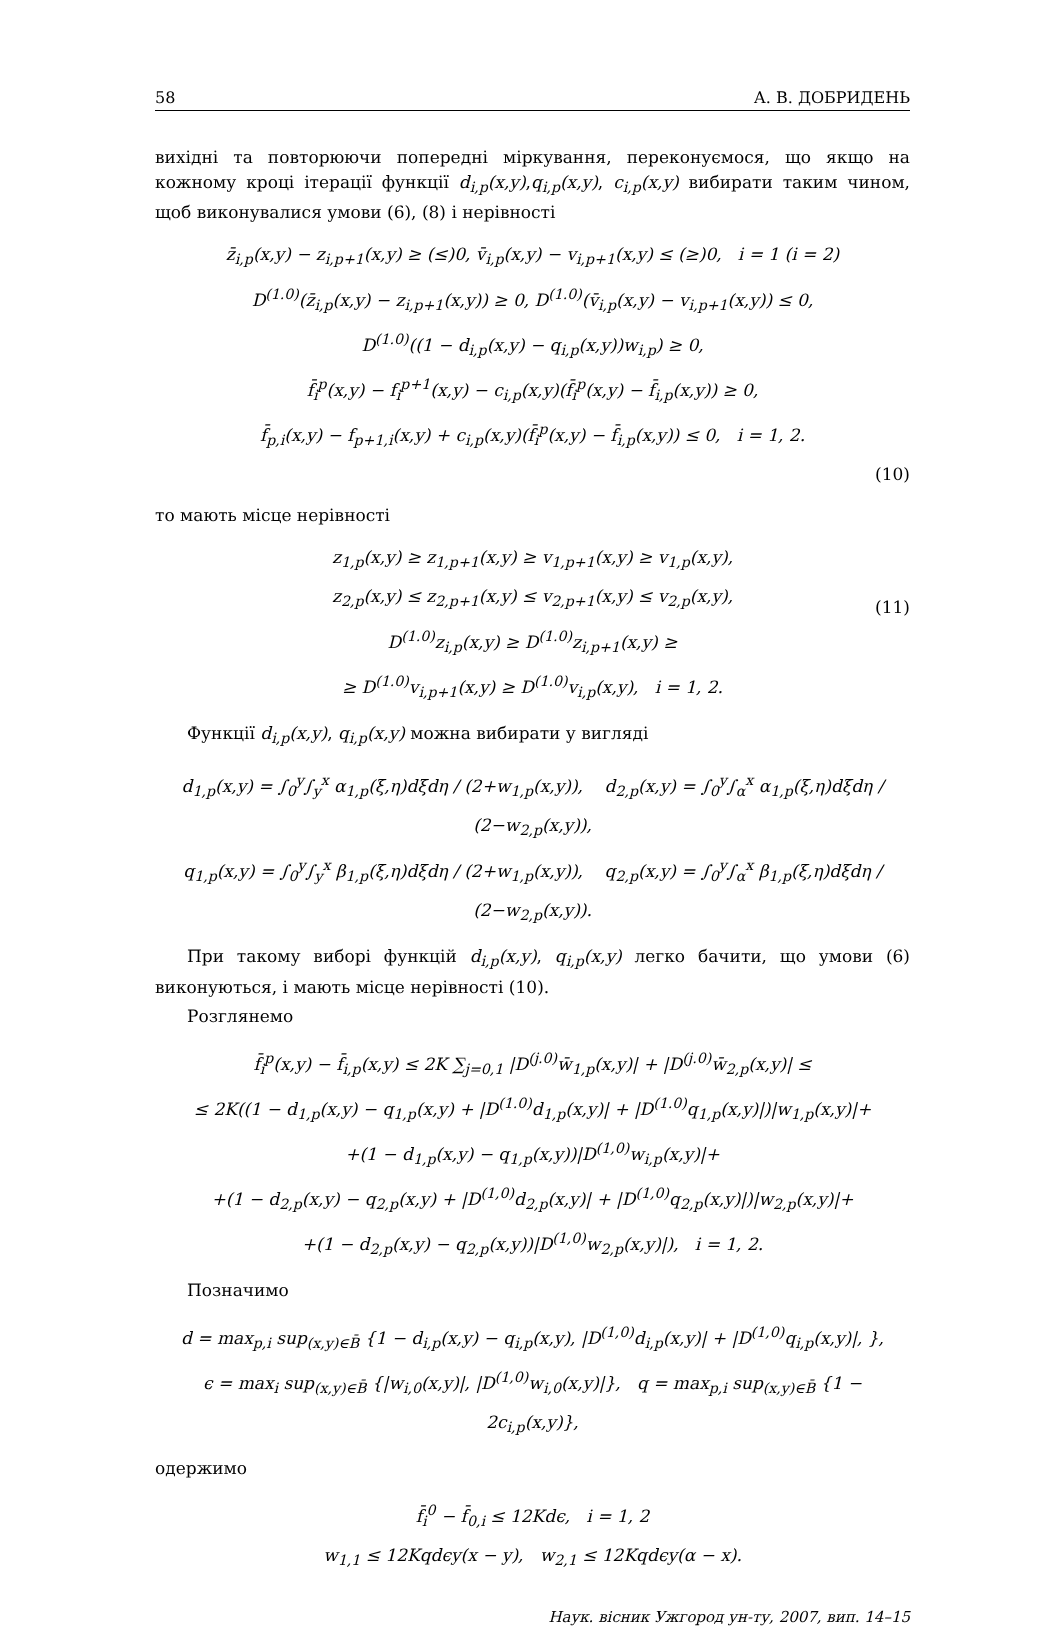58 А. В. ДОБРИДЕНЬ
вихідні та повторюючи попередні міркування, переконуємося, що якщо на кожному кроці ітерації функції d<sub>i,p</sub>(x,y),q<sub>i,p</sub>(x,y), c<sub>i,p</sub>(x,y) вибирати таким чином, щоб виконувалися умови (6), (8) і нерівності
z̄<sub>i,p</sub>(x,y) − z<sub>i,p+1</sub>(x,y) ≥ (≤)0, v̄<sub>i,p</sub>(x,y) − v<sub>i,p+1</sub>(x,y) ≤ (≥)0, i = 1 (i = 2)
D<sup>(1.0)</sup>(z̄<sub>i,p</sub>(x,y) − z<sub>i,p+1</sub>(x,y)) ≥ 0, D<sup>(1.0)</sup>(v̄<sub>i,p</sub>(x,y) − v<sub>i,p+1</sub>(x,y)) ≤ 0,
D<sup>(1.0)</sup>((1 − d<sub>i,p</sub>(x,y) − q<sub>i,p</sub>(x,y))w<sub>i,p</sub>) ≥ 0,
f̄<sub>i</sub><sup>p</sup>(x,y) − f<sub>i</sub><sup>p+1</sup>(x,y) − c<sub>i,p</sub>(x,y)(f̄<sub>i</sub><sup>p</sup>(x,y) − f̄<sub>i,p</sub>(x,y)) ≥ 0,
f̄<sub>p,i</sub>(x,y) − f<sub>p+1,i</sub>(x,y) + c<sub>i,p</sub>(x,y)(f̄<sub>i</sub><sup>p</sup>(x,y) − f̄<sub>i,p</sub>(x,y)) ≤ 0, i = 1, 2.
(10)
то мають місце нерівності
(11)
z<sub>1,p</sub>(x,y) ≥ z<sub>1,p+1</sub>(x,y) ≥ v<sub>1,p+1</sub>(x,y) ≥ v<sub>1,p</sub>(x,y),
z<sub>2,p</sub>(x,y) ≤ z<sub>2,p+1</sub>(x,y) ≤ v<sub>2,p+1</sub>(x,y) ≤ v<sub>2,p</sub>(x,y),
D<sup>(1.0)</sup>z<sub>i,p</sub>(x,y) ≥ D<sup>(1.0)</sup>z<sub>i,p+1</sub>(x,y) ≥
≥ D<sup>(1.0)</sup>v<sub>i,p+1</sub>(x,y) ≥ D<sup>(1.0)</sup>v<sub>i,p</sub>(x,y), i = 1, 2.
Функції d<sub>i,p</sub>(x,y), q<sub>i,p</sub>(x,y) можна вибирати у вигляді
d<sub>1,p</sub>(x,y) = ∫<sub>0</sub><sup>y</sup>∫<sub>y</sub><sup>x</sup> α<sub>1,p</sub>(ξ,η)dξdη / (2+w<sub>1,p</sub>(x,y)), d<sub>2,p</sub>(x,y) = ∫<sub>0</sub><sup>y</sup>∫<sub>α</sub><sup>x</sup> α<sub>1,p</sub>(ξ,η)dξdη / (2−w<sub>2,p</sub>(x,y)),
q<sub>1,p</sub>(x,y) = ∫<sub>0</sub><sup>y</sup>∫<sub>y</sub><sup>x</sup> β<sub>1,p</sub>(ξ,η)dξdη / (2+w<sub>1,p</sub>(x,y)), q<sub>2,p</sub>(x,y) = ∫<sub>0</sub><sup>y</sup>∫<sub>α</sub><sup>x</sup> β<sub>1,p</sub>(ξ,η)dξdη / (2−w<sub>2,p</sub>(x,y)).
При такому виборі функцій d<sub>i,p</sub>(x,y), q<sub>i,p</sub>(x,y) легко бачити, що умови (6) виконуються, і мають місце нерівності (10).
Розглянемо
f̄<sub>i</sub><sup>p</sup>(x,y) − f̄<sub>i,p</sub>(x,y) ≤ 2K ∑<sub>j=0,1</sub> |D<sup>(j.0)</sup>w̄<sub>1,p</sub>(x,y)| + |D<sup>(j.0)</sup>w̄<sub>2,p</sub>(x,y)| ≤
≤ 2K((1 − d<sub>1,p</sub>(x,y) − q<sub>1,p</sub>(x,y) + |D<sup>(1.0)</sup>d<sub>1,p</sub>(x,y)| + |D<sup>(1.0)</sup>q<sub>1,p</sub>(x,y)|)|w<sub>1,p</sub>(x,y)|+
+(1 − d<sub>1,p</sub>(x,y) − q<sub>1,p</sub>(x,y))|D<sup>(1,0)</sup>w<sub>i,p</sub>(x,y)|+
+(1 − d<sub>2,p</sub>(x,y) − q<sub>2,p</sub>(x,y) + |D<sup>(1,0)</sup>d<sub>2,p</sub>(x,y)| + |D<sup>(1,0)</sup>q<sub>2,p</sub>(x,y)|)|w<sub>2,p</sub>(x,y)|+
+(1 − d<sub>2,p</sub>(x,y) − q<sub>2,p</sub>(x,y))|D<sup>(1,0)</sup>w<sub>2,p</sub>(x,y)|), i = 1, 2.
Позначимо
d = max<sub>p,i</sub> sup<sub>(x,y)∈B̄</sub> {1 − d<sub>i,p</sub>(x,y) − q<sub>i,p</sub>(x,y), |D<sup>(1,0)</sup>d<sub>i,p</sub>(x,y)| + |D<sup>(1,0)</sup>q<sub>i,p</sub>(x,y)|, },
ϵ = max<sub>i</sub> sup<sub>(x,y)∈B̄</sub> {|w<sub>i,0</sub>(x,y)|, |D<sup>(1,0)</sup>w<sub>i,0</sub>(x,y)|}, q = max<sub>p,i</sub> sup<sub>(x,y)∈B̄</sub> {1 − 2c<sub>i,p</sub>(x,y)},
одержимо
f̄<sub>i</sub><sup>0</sup> − f̄<sub>0,i</sub> ≤ 12Kdϵ, i = 1, 2
w<sub>1,1</sub> ≤ 12Kqdϵy(x − y), w<sub>2,1</sub> ≤ 12Kqdϵy(α − x).
Наук. вісник Ужгород ун-ту, 2007, вип. 14–15